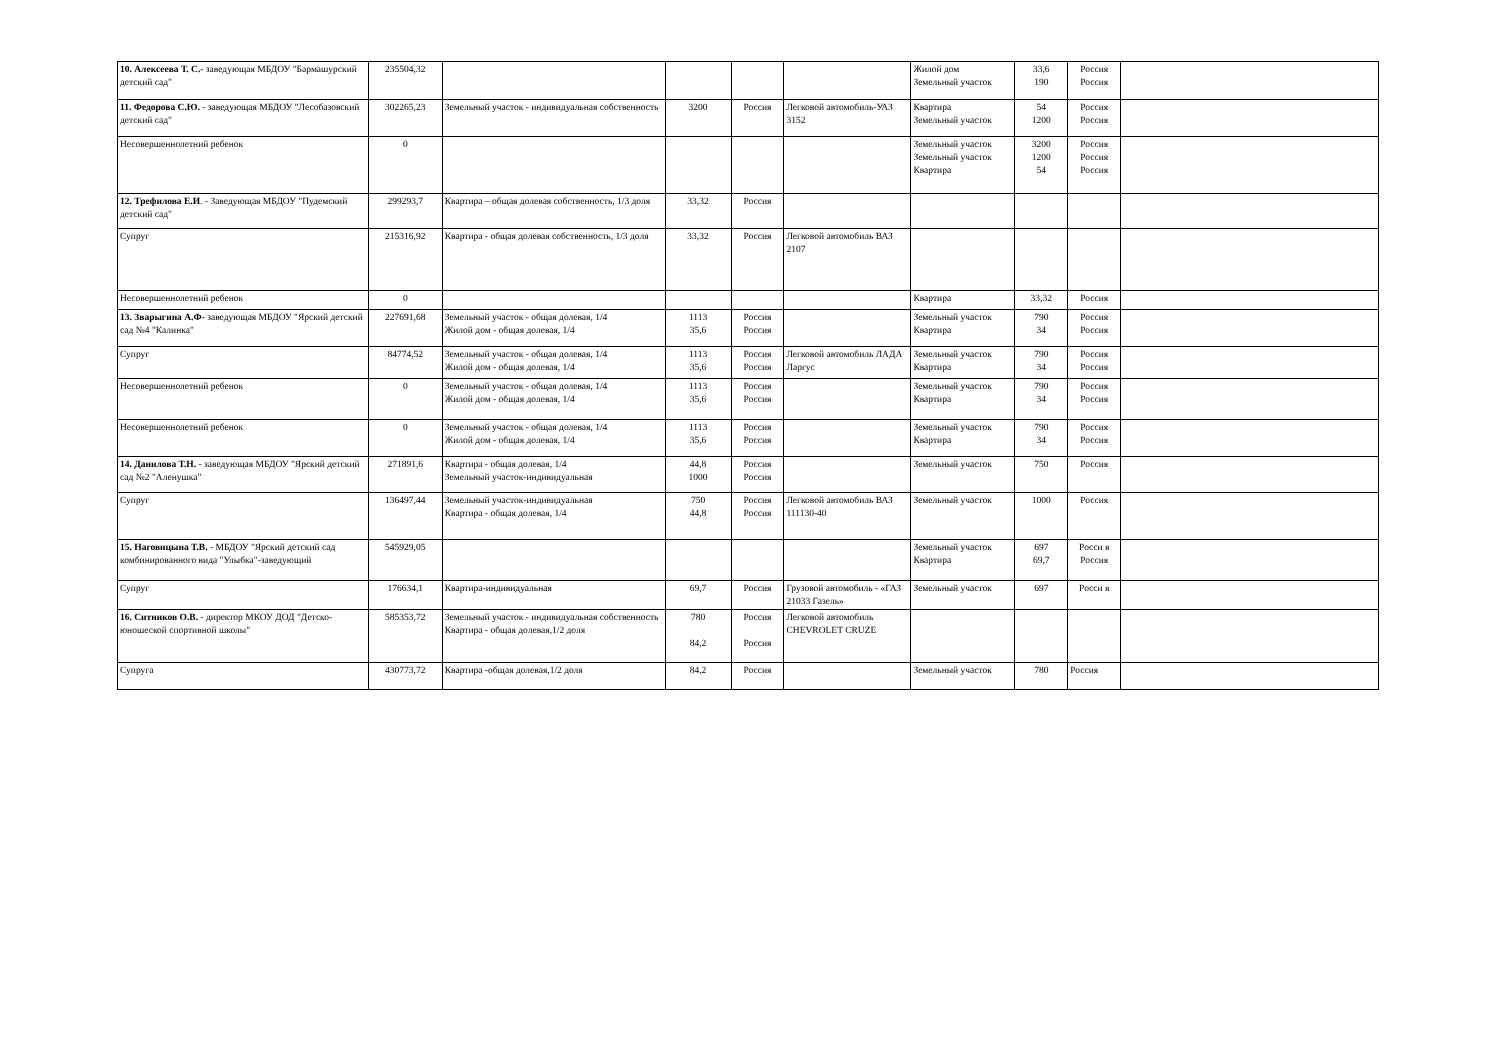| 10. Алексеева Т. С.- заведующая МБДОУ "Бармашурский детский сад" | 235504,32 | | | | | Жилой дом Земельный участок | 33,6 190 | Россия Россия | |
| 11. Федорова С.Ю. - заведующая МБДОУ "Лесобазовский детский сад" | 302265,23 | Земельный участок - индивидуальная собственность | 3200 | Россия | Легковой автомобиль-УАЗ 3152 | Квартира Земельный участок | 54 1200 | Россия Россия | |
| Несовершеннолетний ребенок | 0 | | | | | Земельный участок Земельный участок Квартира | 3200 1200 54 | Россия Россия Россия | |
| 12. Трефилова Е.И . - Заведующая МБДОУ "Пудемский детский сад" | 299293,7 | Квартира – общая долевая собственность, 1/3 доля | 33,32 | Россия | | | | | |
| Супруг | 215316,92 | Квартира - общая долевая собственность, 1/3 доля | 33,32 | Россия | Легковой автомобиль ВАЗ 2107 | | | | |
| Несовершеннолетний ребенок | 0 | | | | | Квартира | 33,32 | Россия | |
| 13. Зварыгина А.Ф- заведующая МБДОУ "Ярский детский сад №4 "Калинка" | 227691,68 | Земельный участок - общая долевая, 1/4 Жилой дом - общая долевая, 1/4 | 1113 35,6 | Россия Россия | | Земельный участок Квартира | 790 34 | Россия Россия | |
| Супруг | 84774,52 | Земельный участок - общая долевая, 1/4 Жилой дом - общая долевая, 1/4 | 1113 35,6 | Россия Россия | Легковой автомобиль ЛАДА Ларгус | Земельный участок Квартира | 790 34 | Россия Россия | |
| Несовершеннолетний ребенок | 0 | Земельный участок - общая долевая, 1/4 Жилой дом - общая долевая, 1/4 | 1113 35,6 | Россия Россия | | Земельный участок Квартира | 790 34 | Россия Россия | |
| Несовершеннолетний ребенок | 0 | Земельный участок - общая долевая, 1/4 Жилой дом - общая долевая, 1/4 | 1113 35,6 | Россия Россия | | Земельный участок Квартира | 790 34 | Россия Россия | |
| 14. Данилова Т.Н. - заведующая МБДОУ "Ярский детский сад №2 "Аленушка" | 271891,6 | Квартира - общая долевая, 1/4 Земельный участок-индивидуальная | 44,8 1000 | Россия Россия | | Земельный участок | 750 | Россия | |
| Супруг | 136497,44 | Земельный участок-индивидуальная Квартира - общая долевая, 1/4 | 750 44,8 | Россия Россия | Легковой автомобиль ВАЗ 111130-40 | Земельный участок | 1000 | Россия | |
| 15. Наговицына Т.В. - МБДОУ "Ярский детский сад комбинированного вида "Улыбка"-заведующий | 545929,05 | | | | | Земельный участок Квартира | 697 69,7 | Росси я Россия | |
| Супруг | 176634,1 | Квартира-индивидуальная | 69,7 | Россия | Грузовой автомобиль - «ГАЗ 21033 Газель» | Земельный участок | 697 | Росси я | |
| 16. Ситников О.В. - директор МКОУ ДОД "Детско-юношеской спортивной школы" | 585353,72 | Земельный участок - индивидуальная собственность Квартира - общая долевая,1/2 доля | 780 84,2 | Россия Россия | Легковой автомобиль CHEVROLET CRUZE | | | | |
| Супруга | 430773,72 | Квартира -общая долевая,1/2 доля | 84,2 | Россия | | Земельный участок | 780 | Россия | |